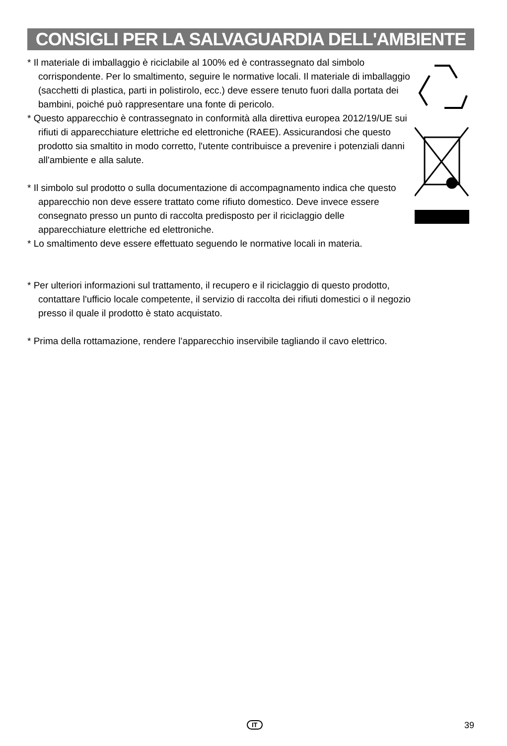CONSIGLI PER LA SALVAGUARDIA DELL'AMBIENTE
* Il materiale di imballaggio è riciclabile al 100% ed è contrassegnato dal simbolo corrispondente. Per lo smaltimento, seguire le normative locali. Il materiale di imballaggio (sacchetti di plastica, parti in polistirolo, ecc.) deve essere tenuto fuori dalla portata dei bambini, poiché può rappresentare una fonte di pericolo.
* Questo apparecchio è contrassegnato in conformità alla direttiva europea 2012/19/UE sui rifiuti di apparecchiature elettriche ed elettroniche (RAEE). Assicurandosi che questo prodotto sia smaltito in modo corretto, l'utente contribuisce a prevenire i potenziali danni all'ambiente e alla salute.
* Il simbolo sul prodotto o sulla documentazione di accompagnamento indica che questo apparecchio non deve essere trattato come rifiuto domestico. Deve invece essere consegnato presso un punto di raccolta predisposto per il riciclaggio delle apparecchiature elettriche ed elettroniche.
* Lo smaltimento deve essere effettuato seguendo le normative locali in materia.
* Per ulteriori informazioni sul trattamento, il recupero e il riciclaggio di questo prodotto, contattare l'ufficio locale competente, il servizio di raccolta dei rifiuti domestici o il negozio presso il quale il prodotto è stato acquistato.
* Prima della rottamazione, rendere l’apparecchio inservibile tagliando il cavo elettrico.
IT 39